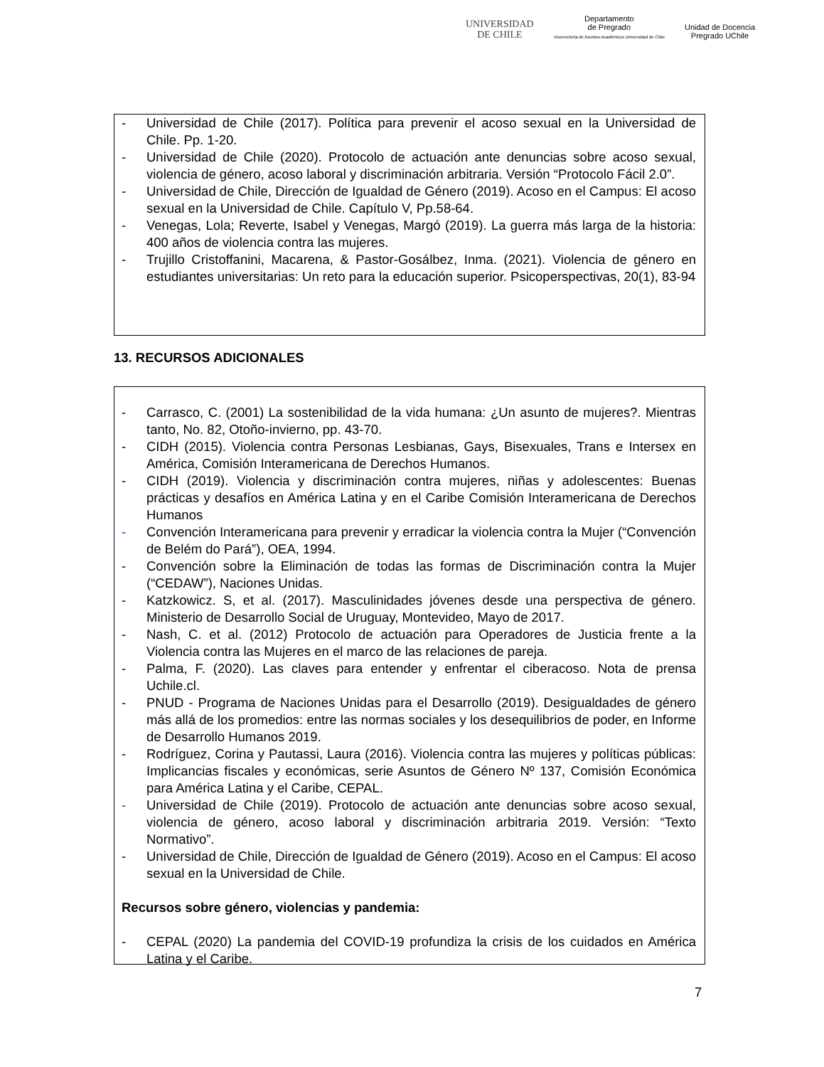UNIVERSIDAD
DE CHILE
Departamento
de Pregrado
Vicerrectoría de Asuntos Académicos Universidad de Chile
Unidad de Docencia
Pregrado UChile
- Universidad de Chile (2017). Política para prevenir el acoso sexual en la Universidad de Chile. Pp. 1-20.
- Universidad de Chile (2020). Protocolo de actuación ante denuncias sobre acoso sexual, violencia de género, acoso laboral y discriminación arbitraria. Versión “Protocolo Fácil 2.0”.
- Universidad de Chile, Dirección de Igualdad de Género (2019). Acoso en el Campus: El acoso sexual en la Universidad de Chile. Capítulo V, Pp.58-64.
- Venegas, Lola; Reverte, Isabel y Venegas, Margó (2019). La guerra más larga de la historia: 400 años de violencia contra las mujeres.
- Trujillo Cristoffanini, Macarena, & Pastor-Gosálbez, Inma. (2021). Violencia de género en estudiantes universitarias: Un reto para la educación superior. Psicoperspectivas, 20(1), 83-94
13. RECURSOS ADICIONALES
- Carrasco, C. (2001) La sostenibilidad de la vida humana: ¿Un asunto de mujeres?. Mientras tanto, No. 82, Otoño-invierno, pp. 43-70.
- CIDH (2015). Violencia contra Personas Lesbianas, Gays, Bisexuales, Trans e Intersex en América, Comisión Interamericana de Derechos Humanos.
- CIDH (2019). Violencia y discriminación contra mujeres, niñas y adolescentes: Buenas prácticas y desafíos en América Latina y en el Caribe Comisión Interamericana de Derechos Humanos
- Convención Interamericana para prevenir y erradicar la violencia contra la Mujer (“Convención de Belém do Pará”), OEA, 1994.
- Convención sobre la Eliminación de todas las formas de Discriminación contra la Mujer (“CEDAW”), Naciones Unidas.
- Katzkowicz. S, et al. (2017). Masculinidades jóvenes desde una perspectiva de género. Ministerio de Desarrollo Social de Uruguay, Montevideo, Mayo de 2017.
- Nash, C. et al. (2012) Protocolo de actuación para Operadores de Justicia frente a la Violencia contra las Mujeres en el marco de las relaciones de pareja.
- Palma, F. (2020). Las claves para entender y enfrentar el ciberacoso. Nota de prensa Uchile.cl.
- PNUD - Programa de Naciones Unidas para el Desarrollo (2019). Desigualdades de género más allá de los promedios: entre las normas sociales y los desequilibrios de poder, en Informe de Desarrollo Humanos 2019.
- Rodríguez, Corina y Pautassi, Laura (2016). Violencia contra las mujeres y políticas públicas: Implicancias fiscales y económicas, serie Asuntos de Género Nº 137, Comisión Económica para América Latina y el Caribe, CEPAL.
- Universidad de Chile (2019). Protocolo de actuación ante denuncias sobre acoso sexual, violencia de género, acoso laboral y discriminación arbitraria 2019. Versión: “Texto Normativo”.
- Universidad de Chile, Dirección de Igualdad de Género (2019). Acoso en el Campus: El acoso sexual en la Universidad de Chile.
Recursos sobre género, violencias y pandemia:
- CEPAL (2020) La pandemia del COVID-19 profundiza la crisis de los cuidados en América Latina y el Caribe.
7